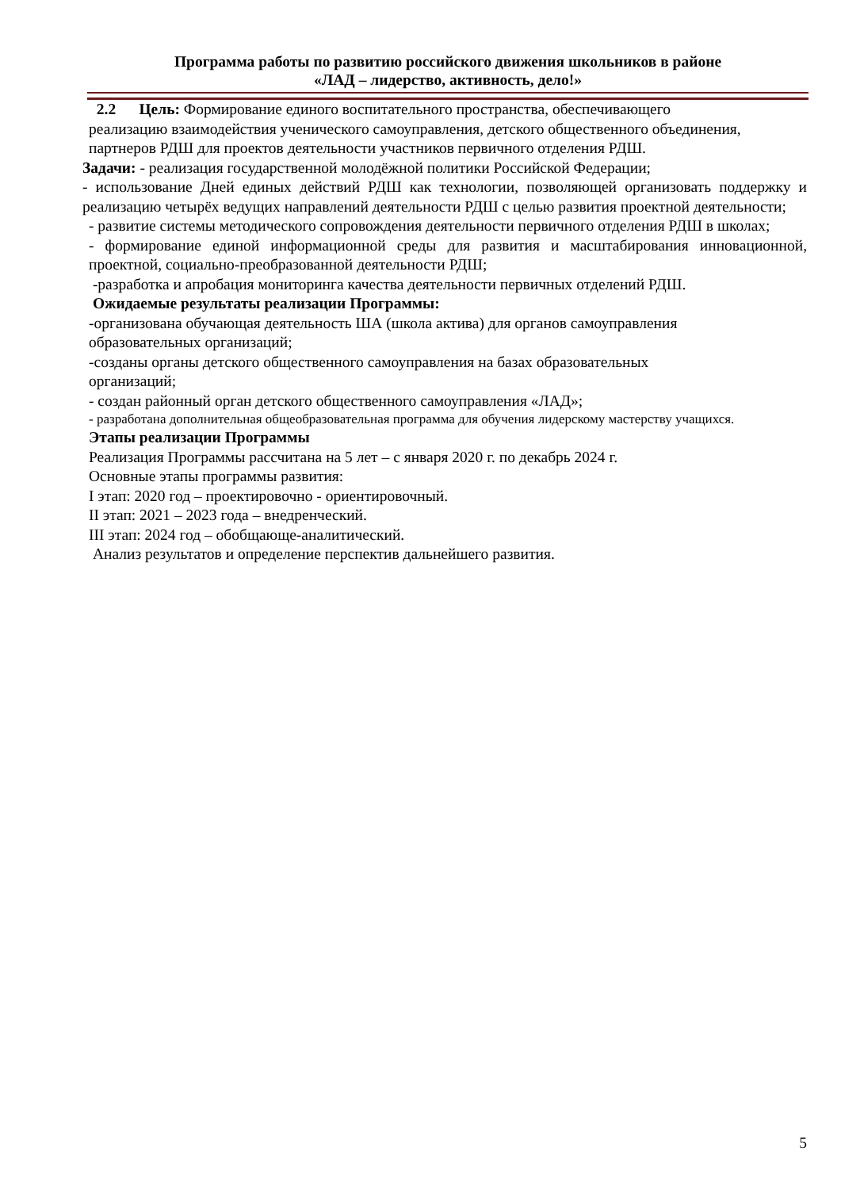Программа работы по развитию российского движения школьников в районе
«ЛАД – лидерство, активность, дело!»
2.2 Цель: Формирование единого воспитательного пространства, обеспечивающего реализацию взаимодействия ученического самоуправления, детского общественного объединения, партнеров РДШ для проектов деятельности участников первичного отделения РДШ.
Задачи: - реализация государственной молодёжной политики Российской Федерации;
- использование Дней единых действий РДШ как технологии, позволяющей организовать поддержку и реализацию четырёх ведущих направлений деятельности РДШ с целью развития проектной деятельности;
- развитие системы методического сопровождения деятельности первичного отделения РДШ в школах;
- формирование единой информационной среды для развития и масштабирования инновационной, проектной, социально-преобразованной деятельности РДШ;
-разработка и апробация мониторинга качества деятельности первичных отделений РДШ.
Ожидаемые результаты реализации Программы:
-организована обучающая деятельность ША (школа актива) для органов самоуправления образовательных организаций;
-созданы органы детского общественного самоуправления на базах образовательных организаций;
- создан районный орган детского общественного самоуправления «ЛАД»;
- разработана дополнительная общеобразовательная программа для обучения лидерскому мастерству учащихся.
Этапы реализации Программы
Реализация Программы рассчитана на 5 лет – с января 2020 г. по декабрь 2024 г.
Основные этапы программы развития:
I этап: 2020 год – проектировочно - ориентировочный.
II этап: 2021 – 2023 года – внедренческий.
III этап: 2024 год – обобщающе-аналитический.
Анализ результатов и определение перспектив дальнейшего развития.
5